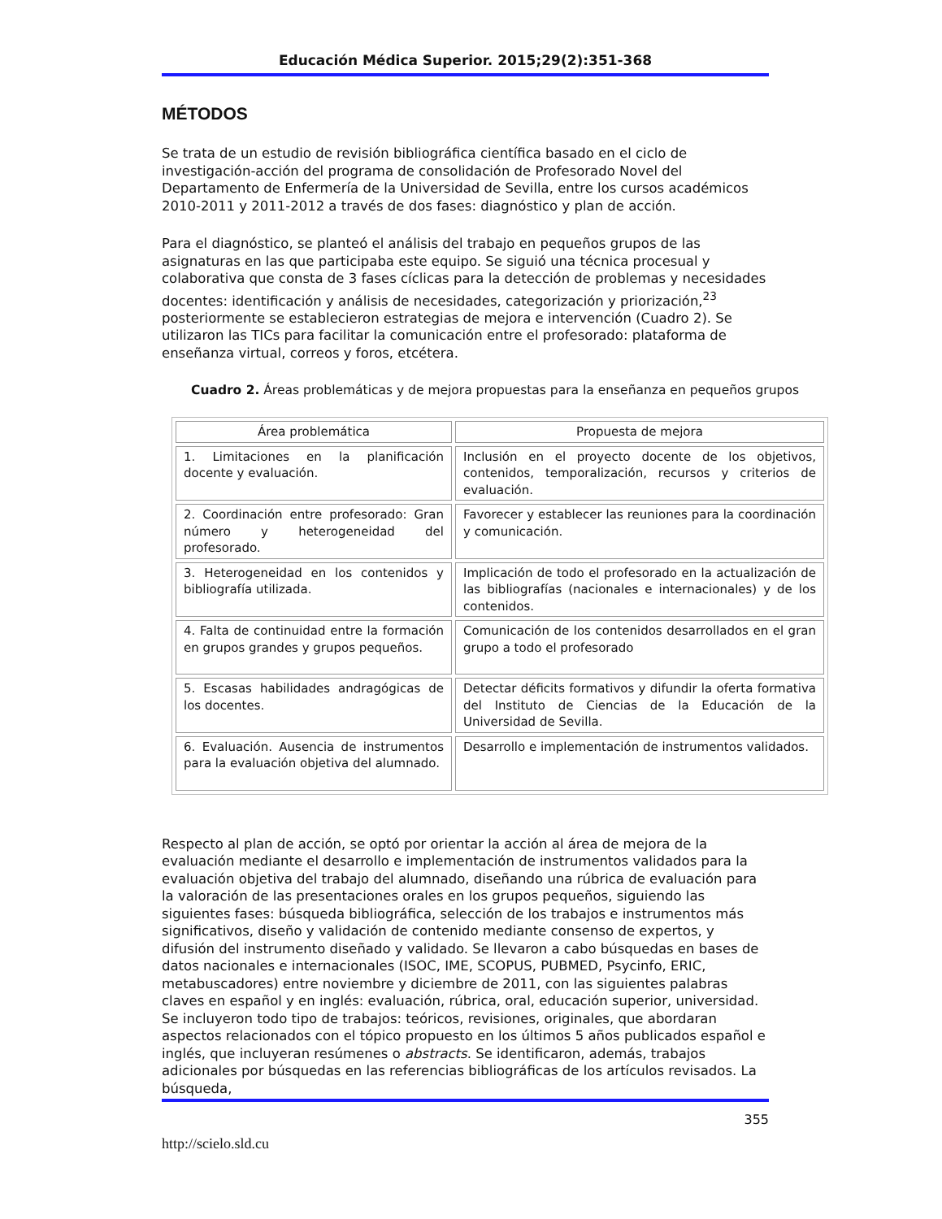Educación Médica Superior. 2015;29(2):351-368
MÉTODOS
Se trata de un estudio de revisión bibliográfica científica basado en el ciclo de investigación-acción del programa de consolidación de Profesorado Novel del Departamento de Enfermería de la Universidad de Sevilla, entre los cursos académicos 2010-2011 y 2011-2012 a través de dos fases: diagnóstico y plan de acción.
Para el diagnóstico, se planteó el análisis del trabajo en pequeños grupos de las asignaturas en las que participaba este equipo. Se siguió una técnica procesual y colaborativa que consta de 3 fases cíclicas para la detección de problemas y necesidades docentes: identificación y análisis de necesidades, categorización y priorización,<sup>23</sup> posteriormente se establecieron estrategias de mejora e intervención (Cuadro 2). Se utilizaron las TICs para facilitar la comunicación entre el profesorado: plataforma de enseñanza virtual, correos y foros, etcétera.
Cuadro 2. Áreas problemáticas y de mejora propuestas para la enseñanza en pequeños grupos
| Área problemática | Propuesta de mejora |
| --- | --- |
| 1. Limitaciones en la planificación docente y evaluación. | Inclusión en el proyecto docente de los objetivos, contenidos, temporalización, recursos y criterios de evaluación. |
| 2. Coordinación entre profesorado: Gran número y heterogeneidad del profesorado. | Favorecer y establecer las reuniones para la coordinación y comunicación. |
| 3. Heterogeneidad en los contenidos y bibliografía utilizada. | Implicación de todo el profesorado en la actualización de las bibliografías (nacionales e internacionales) y de los contenidos. |
| 4. Falta de continuidad entre la formación en grupos grandes y grupos pequeños. | Comunicación de los contenidos desarrollados en el gran grupo a todo el profesorado |
| 5. Escasas habilidades andragógicas de los docentes. | Detectar déficits formativos y difundir la oferta formativa del Instituto de Ciencias de la Educación de la Universidad de Sevilla. |
| 6. Evaluación. Ausencia de instrumentos para la evaluación objetiva del alumnado. | Desarrollo e implementación de instrumentos validados. |
Respecto al plan de acción, se optó por orientar la acción al área de mejora de la evaluación mediante el desarrollo e implementación de instrumentos validados para la evaluación objetiva del trabajo del alumnado, diseñando una rúbrica de evaluación para la valoración de las presentaciones orales en los grupos pequeños, siguiendo las siguientes fases: búsqueda bibliográfica, selección de los trabajos e instrumentos más significativos, diseño y validación de contenido mediante consenso de expertos, y difusión del instrumento diseñado y validado. Se llevaron a cabo búsquedas en bases de datos nacionales e internacionales (ISOC, IME, SCOPUS, PUBMED, Psycinfo, ERIC, metabuscadores) entre noviembre y diciembre de 2011, con las siguientes palabras claves en español y en inglés: evaluación, rúbrica, oral, educación superior, universidad. Se incluyeron todo tipo de trabajos: teóricos, revisiones, originales, que abordaran aspectos relacionados con el tópico propuesto en los últimos 5 años publicados español e inglés, que incluyeran resúmenes o abstracts. Se identificaron, además, trabajos adicionales por búsquedas en las referencias bibliográficas de los artículos revisados. La búsqueda,
355
http://scielo.sld.cu